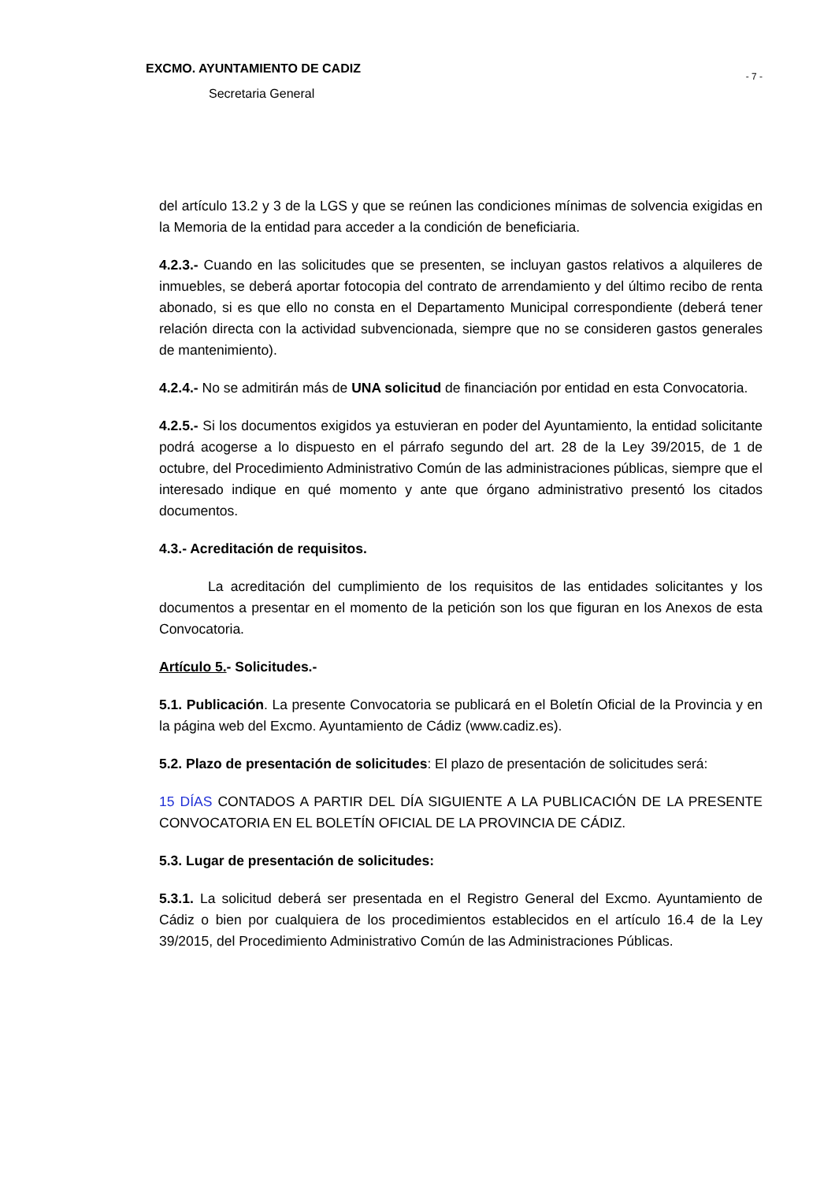EXCMO. AYUNTAMIENTO DE CADIZ
Secretaria General
- 7 -
del artículo 13.2 y 3 de la LGS y que se reúnen las condiciones mínimas de solvencia exigidas en la Memoria de la entidad para acceder a la condición de beneficiaria.
4.2.3.- Cuando en las solicitudes que se presenten, se incluyan gastos relativos a alquileres de inmuebles, se deberá aportar fotocopia del contrato de arrendamiento y del último recibo de renta abonado, si es que ello no consta en el Departamento Municipal correspondiente (deberá tener relación directa con la actividad subvencionada, siempre que no se consideren gastos generales de mantenimiento).
4.2.4.- No se admitirán más de UNA solicitud de financiación por entidad en esta Convocatoria.
4.2.5.- Si los documentos exigidos ya estuvieran en poder del Ayuntamiento, la entidad solicitante podrá acogerse a lo dispuesto en el párrafo segundo del art. 28 de la Ley 39/2015, de 1 de octubre, del Procedimiento Administrativo Común de las administraciones públicas, siempre que el interesado indique en qué momento y ante que órgano administrativo presentó los citados documentos.
4.3.- Acreditación de requisitos.
La acreditación del cumplimiento de los requisitos de las entidades solicitantes y los documentos a presentar en el momento de la petición son los que figuran en los Anexos de esta Convocatoria.
Artículo 5.- Solicitudes.-
5.1. Publicación. La presente Convocatoria se publicará en el Boletín Oficial de la Provincia y en la página web del Excmo. Ayuntamiento de Cádiz (www.cadiz.es).
5.2. Plazo de presentación de solicitudes: El plazo de presentación de solicitudes será:
15 DÍAS CONTADOS A PARTIR DEL DÍA SIGUIENTE A LA PUBLICACIÓN DE LA PRESENTE CONVOCATORIA EN EL BOLETÍN OFICIAL DE LA PROVINCIA DE CÁDIZ.
5.3. Lugar de presentación de solicitudes:
5.3.1. La solicitud deberá ser presentada en el Registro General del Excmo. Ayuntamiento de Cádiz o bien por cualquiera de los procedimientos establecidos en el artículo 16.4 de la Ley 39/2015, del Procedimiento Administrativo Común de las Administraciones Públicas.